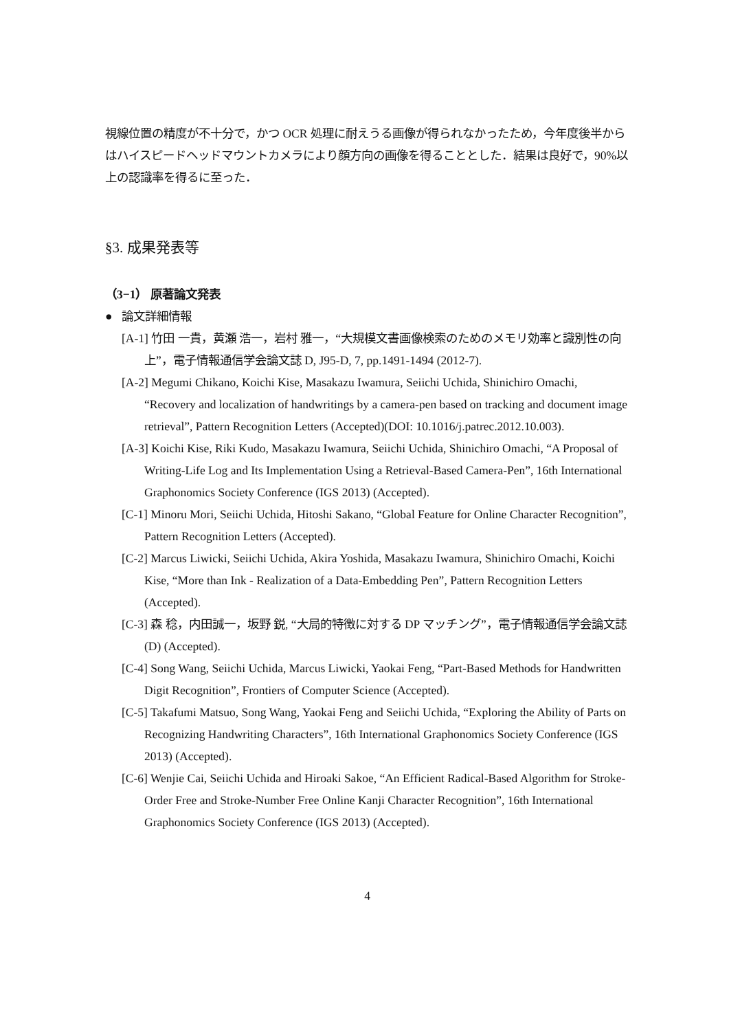視線位置の精度が不十分で，かつ OCR 処理に耐えうる画像が得られなかったため，今年度後半からはハイスピードヘッドマウントカメラにより顔方向の画像を得ることとした．結果は良好で，90%以上の認識率を得るに至った．
§3. 成果発表等
（3−1） 原著論文発表
● 論文詳細情報
[A-1] 竹田 一貴，黄瀬 浩一，岩村 雅一，“大規模文書画像検索のためのメモリ効率と識別性の向上”，電子情報通信学会論文誌 D, J95-D, 7, pp.1491-1494 (2012-7).
[A-2] Megumi Chikano, Koichi Kise, Masakazu Iwamura, Seiichi Uchida, Shinichiro Omachi, “Recovery and localization of handwritings by a camera-pen based on tracking and document image retrieval”, Pattern Recognition Letters (Accepted)(DOI: 10.1016/j.patrec.2012.10.003).
[A-3] Koichi Kise, Riki Kudo, Masakazu Iwamura, Seiichi Uchida, Shinichiro Omachi, “A Proposal of Writing-Life Log and Its Implementation Using a Retrieval-Based Camera-Pen”, 16th International Graphonomics Society Conference (IGS 2013) (Accepted).
[C-1] Minoru Mori, Seiichi Uchida, Hitoshi Sakano, “Global Feature for Online Character Recognition”, Pattern Recognition Letters (Accepted).
[C-2] Marcus Liwicki, Seiichi Uchida, Akira Yoshida, Masakazu Iwamura, Shinichiro Omachi, Koichi Kise, “More than Ink - Realization of a Data-Embedding Pen”, Pattern Recognition Letters (Accepted).
[C-3] 森 稔，内田誠一，坂野 鋭, “大局的特徴に対する DP マッチング”，電子情報通信学会論文誌(D) (Accepted).
[C-4] Song Wang, Seiichi Uchida, Marcus Liwicki, Yaokai Feng, “Part-Based Methods for Handwritten Digit Recognition”, Frontiers of Computer Science (Accepted).
[C-5] Takafumi Matsuo, Song Wang, Yaokai Feng and Seiichi Uchida, “Exploring the Ability of Parts on Recognizing Handwriting Characters”, 16th International Graphonomics Society Conference (IGS 2013) (Accepted).
[C-6] Wenjie Cai, Seiichi Uchida and Hiroaki Sakoe, “An Efficient Radical-Based Algorithm for Stroke-Order Free and Stroke-Number Free Online Kanji Character Recognition”, 16th International Graphonomics Society Conference (IGS 2013) (Accepted).
4